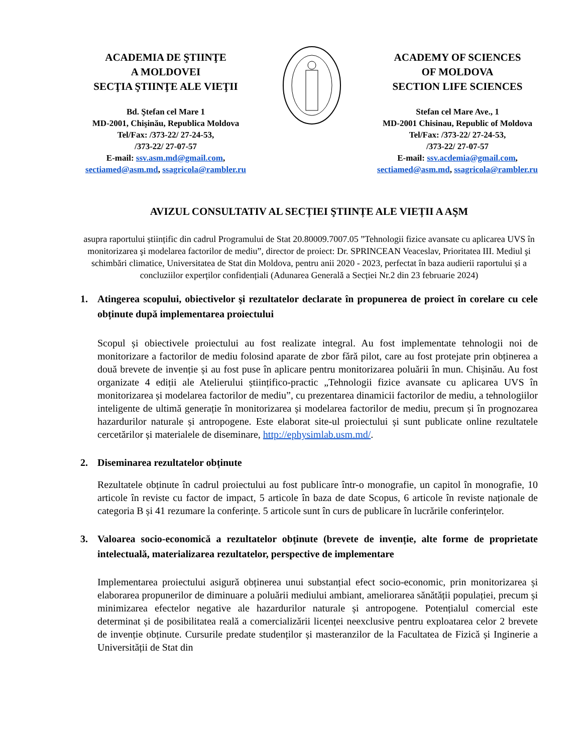ACADEMIA DE ŞTIINŢE
A MOLDOVEI
SECŢIA ŞTIINŢE ALE VIEŢII
Bd. Ştefan cel Mare 1
MD-2001, Chişinău, Republica Moldova
Tel/Fax: /373-22/ 27-24-53,
/373-22/ 27-07-57
E-mail: ssv.asm.md@gmail.com,
sectiamed@asm.md, ssagricola@rambler.ru
ACADEMY OF SCIENCES
OF MOLDOVA
SECTION LIFE SCIENCES
Stefan cel Mare Ave., 1
MD-2001 Chisinau, Republic of Moldova
Tel/Fax: /373-22/ 27-24-53,
/373-22/ 27-07-57
E-mail: ssv.acdemia@gmail.com,
sectiamed@asm.md, ssagricola@rambler.ru
AVIZUL CONSULTATIV AL SECȚIEI ŞTIINȚE ALE VIEȚII A AŞM
asupra raportului științific din cadrul Programului de Stat 20.80009.7007.05 ”Tehnologii fizice avansate cu aplicarea UVS în monitorizarea şi modelarea factorilor de mediu”, director de proiect: Dr. SPRINCEAN Veaceslav, Prioritatea III. Mediul şi schimbări climatice, Universitatea de Stat din Moldova, pentru anii 2020 - 2023, perfectat în baza audierii raportului și a concluziilor experților confidențiali (Adunarea Generală a Secției Nr.2 din 23 februarie 2024)
1. Atingerea scopului, obiectivelor şi rezultatelor declarate în propunerea de proiect în corelare cu cele obținute după implementarea proiectului
Scopul și obiectivele proiectului au fost realizate integral. Au fost implementate tehnologii noi de monitorizare a factorilor de mediu folosind aparate de zbor fără pilot, care au fost protejate prin obținerea a două brevete de invenție și au fost puse în aplicare pentru monitorizarea poluării în mun. Chișinău. Au fost organizate 4 ediții ale Atelierului științifico-practic „Tehnologii fizice avansate cu aplicarea UVS în monitorizarea și modelarea factorilor de mediu”, cu prezentarea dinamicii factorilor de mediu, a tehnologiilor inteligente de ultimă generație în monitorizarea și modelarea factorilor de mediu, precum și în prognozarea hazardurilor naturale și antropogene. Este elaborat site-ul proiectului și sunt publicate online rezultatele cercetărilor și materialele de diseminare, http://ephysimlab.usm.md/.
2. Diseminarea rezultatelor obținute
Rezultatele obținute în cadrul proiectului au fost publicare într-o monografie, un capitol în monografie, 10 articole în reviste cu factor de impact, 5 articole în baza de date Scopus, 6 articole în reviste naționale de categoria B și 41 rezumare la conferințe. 5 articole sunt în curs de publicare în lucrările conferințelor.
3. Valoarea socio-economică a rezultatelor obținute (brevete de invenție, alte forme de proprietate intelectuală, materializarea rezultatelor, perspective de implementare
Implementarea proiectului asigură obținerea unui substanțial efect socio-economic, prin monitorizarea și elaborarea propunerilor de diminuare a poluării mediului ambiant, ameliorarea sănătății populației, precum și minimizarea efectelor negative ale hazardurilor naturale și antropogene. Potențialul comercial este determinat și de posibilitatea reală a comercializării licenței neexclusive pentru exploatarea celor 2 brevete de invenție obținute. Cursurile predate studenților și masteranzilor de la Facultatea de Fizică și Inginerie a Universității de Stat din